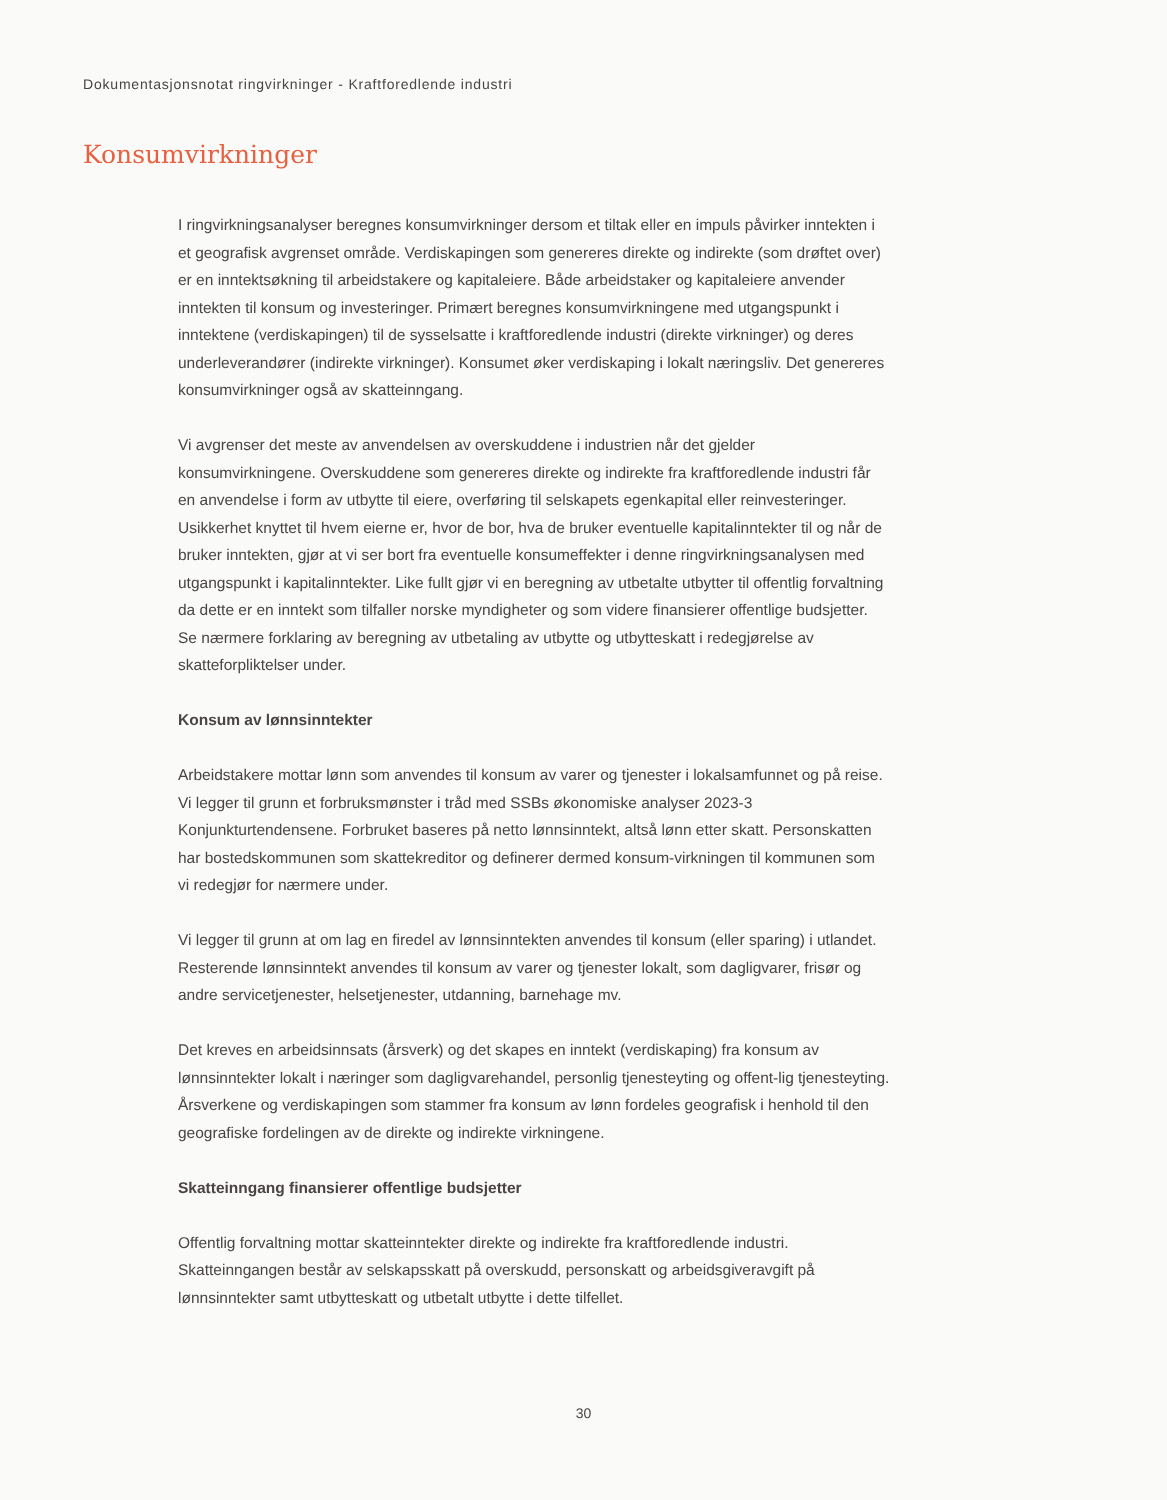Dokumentasjonsnotat ringvirkninger - Kraftforedlende industri
Konsumvirkninger
I ringvirkningsanalyser beregnes konsumvirkninger dersom et tiltak eller en impuls påvirker inntekten i et geografisk avgrenset område. Verdiskapingen som genereres direkte og indirekte (som drøftet over) er en inntektsøkning til arbeidstakere og kapitaleiere. Både arbeidstaker og kapitaleiere anvender inntekten til konsum og investeringer. Primært beregnes konsumvirkningene med utgangspunkt i inntektene (verdiskapingen) til de sysselsatte i kraftforedlende industri (direkte virkninger) og deres underleverandører (indirekte virkninger). Konsumet øker verdiskaping i lokalt næringsliv. Det genereres konsumvirkninger også av skatteinngang.
Vi avgrenser det meste av anvendelsen av overskuddene i industrien når det gjelder konsumvirkningene. Overskuddene som genereres direkte og indirekte fra kraftforedlende industri får en anvendelse i form av utbytte til eiere, overføring til selskapets egenkapital eller reinvesteringer. Usikkerhet knyttet til hvem eierne er, hvor de bor, hva de bruker eventuelle kapitalinntekter til og når de bruker inntekten, gjør at vi ser bort fra eventuelle konsumeffekter i denne ringvirkningsanalysen med utgangspunkt i kapitalinntekter. Like fullt gjør vi en beregning av utbetalte utbytter til offentlig forvaltning da dette er en inntekt som tilfaller norske myndigheter og som videre finansierer offentlige budsjetter. Se nærmere forklaring av beregning av utbetaling av utbytte og utbytteskatt i redegjørelse av skatteforpliktelser under.
Konsum av lønnsinntekter
Arbeidstakere mottar lønn som anvendes til konsum av varer og tjenester i lokalsamfunnet og på reise. Vi legger til grunn et forbruksmønster i tråd med SSBs økonomiske analyser 2023-3 Konjunkturtendensene. Forbruket baseres på netto lønnsinntekt, altså lønn etter skatt. Personskatten har bostedskommunen som skattekreditor og definerer dermed konsum-virkningen til kommunen som vi redegjør for nærmere under.
Vi legger til grunn at om lag en firedel av lønnsinntekten anvendes til konsum (eller sparing) i utlandet. Resterende lønnsinntekt anvendes til konsum av varer og tjenester lokalt, som dagligvarer, frisør og andre servicetjenester, helsetjenester, utdanning, barnehage mv.
Det kreves en arbeidsinnsats (årsverk) og det skapes en inntekt (verdiskaping) fra konsum av lønnsinntekter lokalt i næringer som dagligvarehandel, personlig tjenesteyting og offent-lig tjenesteyting. Årsverkene og verdiskapingen som stammer fra konsum av lønn fordeles geografisk i henhold til den geografiske fordelingen av de direkte og indirekte virkningene.
Skatteinngang finansierer offentlige budsjetter
Offentlig forvaltning mottar skatteinntekter direkte og indirekte fra kraftforedlende industri. Skatteinngangen består av selskapsskatt på overskudd, personskatt og arbeidsgiveravgift på lønnsinntekter samt utbytteskatt og utbetalt utbytte i dette tilfellet.
30